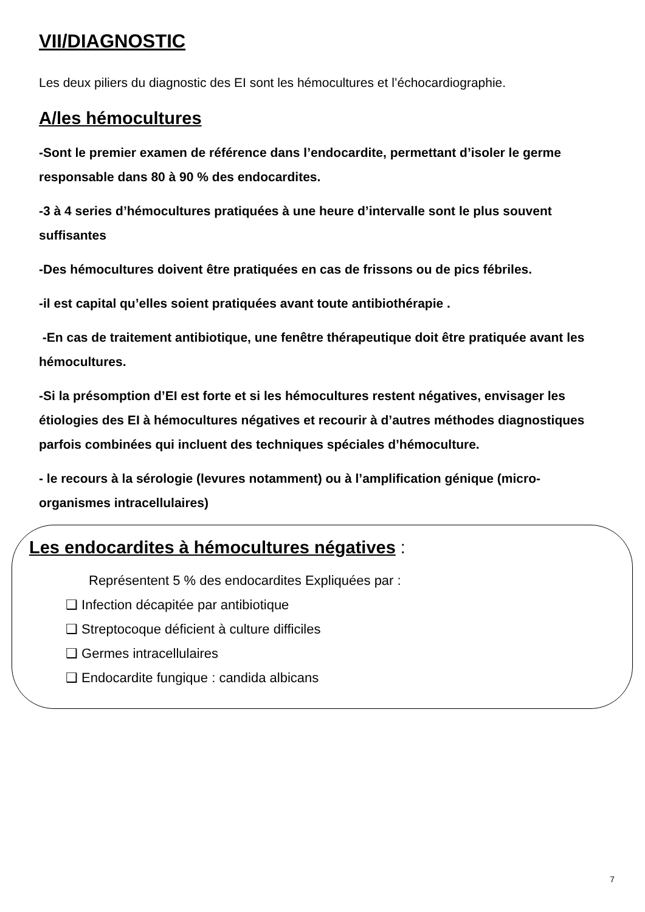VII/DIAGNOSTIC
Les deux piliers du diagnostic des EI sont les hémocultures et l’échocardiographie.
A/les hémocultures
-Sont le premier examen de référence dans l’endocardite, permettant d’isoler le germe responsable dans 80 à 90 % des endocardites.
-3 à 4 series d’hémocultures pratiquées à une heure d’intervalle sont le plus souvent suffisantes
-Des hémocultures doivent être pratiquées en cas de frissons ou de pics fébriles.
-il est capital qu’elles soient pratiquées avant toute antibiothérapie .
-En cas de traitement antibiotique, une fenêtre thérapeutique doit être pratiquée avant les hémocultures.
-Si la présomption d’EI est forte et si les hémocultures restent négatives, envisager les étiologies des EI à hémocultures négatives et recourir à d’autres méthodes diagnostiques parfois combinées qui incluent des techniques spéciales d’hémoculture.
- le recours à la sérologie (levures notamment) ou à l’amplification génique (micro-organismes intracellulaires)
Les endocardites à hémocultures négatives :
Représentent 5 % des endocardites Expliquées par :
❑ Infection décapitée par antibiotique
❑ Streptocoque déficient à culture difficiles
❑ Germes intracellulaires
❑ Endocardite fungique : candida albicans
7